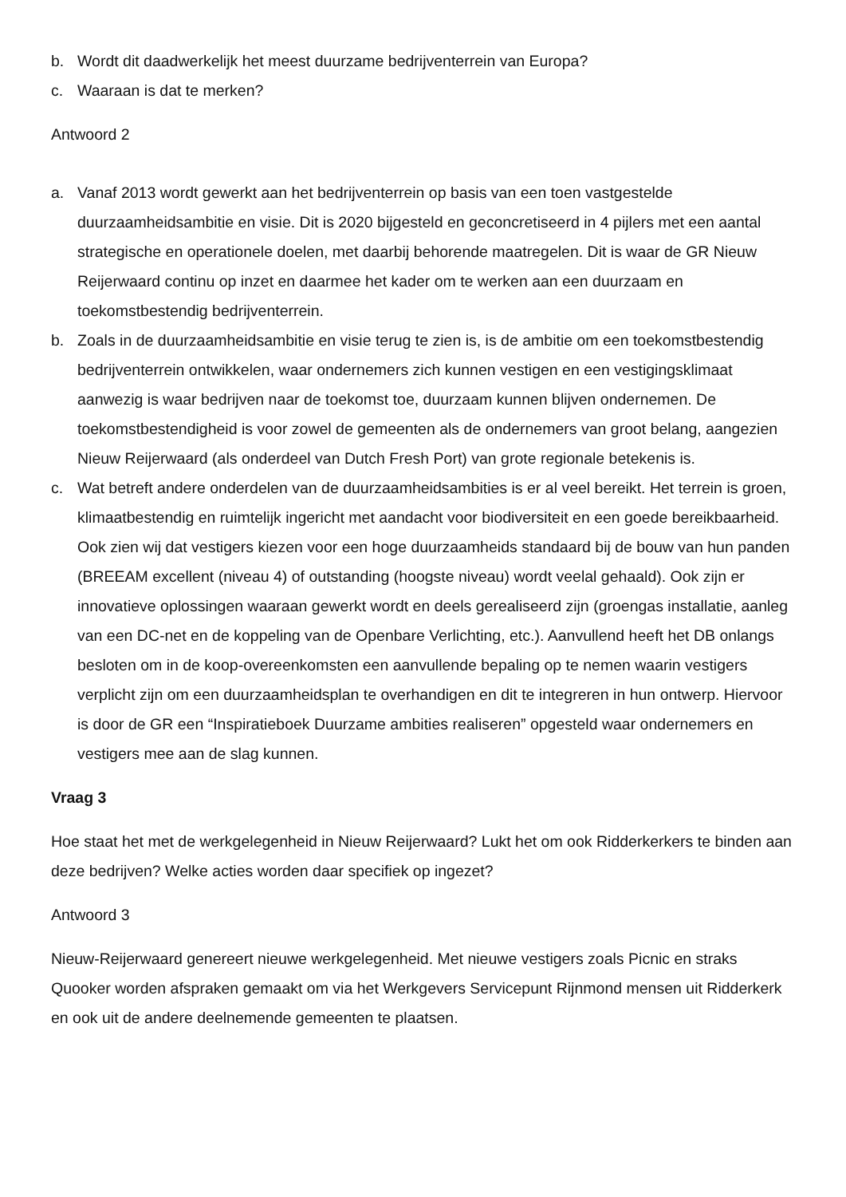b. Wordt dit daadwerkelijk het meest duurzame bedrijventerrein van Europa?
c. Waaraan is dat te merken?
Antwoord 2
a. Vanaf 2013 wordt gewerkt aan het bedrijventerrein op basis van een toen vastgestelde duurzaamheidsambitie en visie. Dit is 2020 bijgesteld en geconcretiseerd in 4 pijlers met een aantal strategische en operationele doelen, met daarbij behorende maatregelen. Dit is waar de GR Nieuw Reijerwaard continu op inzet en daarmee het kader om te werken aan een duurzaam en toekomstbestendig bedrijventerrein.
b. Zoals in de duurzaamheidsambitie en visie terug te zien is, is de ambitie om een toekomstbestendig bedrijventerrein ontwikkelen, waar ondernemers zich kunnen vestigen en een vestigingsklimaat aanwezig is waar bedrijven naar de toekomst toe, duurzaam kunnen blijven ondernemen. De toekomstbestendigheid is voor zowel de gemeenten als de ondernemers van groot belang, aangezien Nieuw Reijerwaard (als onderdeel van Dutch Fresh Port) van grote regionale betekenis is.
c. Wat betreft andere onderdelen van de duurzaamheidsambities is er al veel bereikt. Het terrein is groen, klimaatbestendig en ruimtelijk ingericht met aandacht voor biodiversiteit en een goede bereikbaarheid. Ook zien wij dat vestigers kiezen voor een hoge duurzaamheids standaard bij de bouw van hun panden (BREEAM excellent (niveau 4) of outstanding (hoogste niveau) wordt veelal gehaald). Ook zijn er innovatieve oplossingen waaraan gewerkt wordt en deels gerealiseerd zijn (groengas installatie, aanleg van een DC-net en de koppeling van de Openbare Verlichting, etc.). Aanvullend heeft het DB onlangs besloten om in de koop-overeenkomsten een aanvullende bepaling op te nemen waarin vestigers verplicht zijn om een duurzaamheidsplan te overhandigen en dit te integreren in hun ontwerp. Hiervoor is door de GR een “Inspiratieboek Duurzame ambities realiseren” opgesteld waar ondernemers en vestigers mee aan de slag kunnen.
Vraag 3
Hoe staat het met de werkgelegenheid in Nieuw Reijerwaard? Lukt het om ook Ridderkerkers te binden aan deze bedrijven? Welke acties worden daar specifiek op ingezet?
Antwoord 3
Nieuw-Reijerwaard genereert nieuwe werkgelegenheid. Met nieuwe vestigers zoals Picnic en straks Quooker worden afspraken gemaakt om via het Werkgevers Servicepunt Rijnmond mensen uit Ridderkerk en ook uit de andere deelnemende gemeenten te plaatsen.